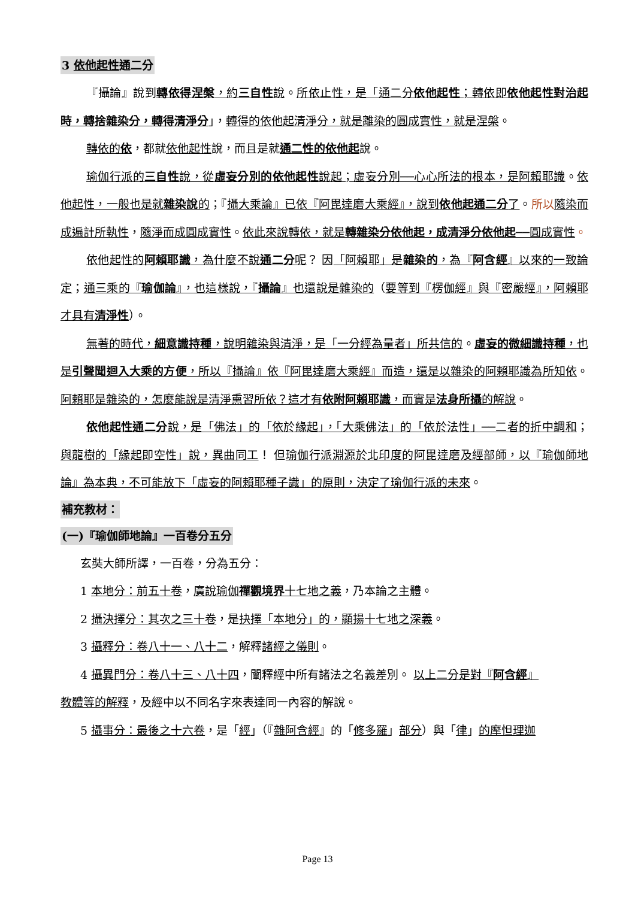3 依他起性通二分
『攝論』說到轉依得涅槃，約三自性說。所依止性，是「通二分依他起性；轉依即依他起性對治起時，轉捨雜染分，轉得清淨分」，轉得的依他起清淨分，就是離染的圓成實性，就是涅槃。
轉依的依，都就依他起性說，而且是就通二性的依他起說。
瑜伽行派的三自性說，從虛妄分別的依他起性說起；虛妄分別──心心所法的根本，是阿賴耶識。依他起性，一般也是就雜染說的；『攝大乘論』已依『阿毘達磨大乘經』，說到依他起通二分了。所以 隨染而成遍計所執性，隨淨而成圓成實性。依此來說轉依，就是轉雜染分依他起，成清淨分依他起──圓成實性。
依他起性的阿賴耶識，為什麼不說通二分呢？ 因「阿賴耶」是雜染的，為『阿含經』以來的一致論定；通三乘的『瑜伽論』，也這樣說，『攝論』也還說是雜染的（要等到『楞伽經』與『密嚴經』，阿賴耶才具有清淨性）。
無著的時代，細意識持種，說明雜染與清淨，是「一分經為量者」所共信的。虛妄的微細識持種，也是引聲聞迴入大乘的方便，所以『攝論』依『阿毘達磨大乘經』而造，還是以雜染的阿賴耶識為所知依。 阿賴耶是雜染的，怎麼能說是清淨熏習所依？這才有依附阿賴耶識，而實是法身所攝的解說。
依他起性通二分說，是「佛法」的「依於緣起」，「大乘佛法」的「依於法性」──二者的折中調和；與龍樹的「緣起即空性」說，異曲同工！ 但瑜伽行派淵源於北印度的阿毘達磨及經部師，以『瑜伽師地論』為本典，不可能放下「虛妄的阿賴耶種子識」的原則，決定了瑜伽行派的未來。
補充教材：
(一)『瑜伽師地論』一百卷分五分
玄奘大師所譯，一百卷，分為五分：
1 本地分：前五十卷，廣說瑜伽禪觀境界十七地之義，乃本論之主體。
2 攝決擇分：其次之三十卷，是抉擇「本地分」的，顯揚十七地之深義。
3 攝釋分：卷八十一、八十二，解釋諸經之儀則。
4 攝異門分：卷八十三、八十四，闡釋經中所有諸法之名義差別。 以上二分是對『阿含經』
教體等的解釋，及經中以不同名字來表達同一內容的解說。
5 攝事分：最後之十六卷，是「經」（『雜阿含經』的「修多羅」部分）與「律」的摩怛理迦
Page 13